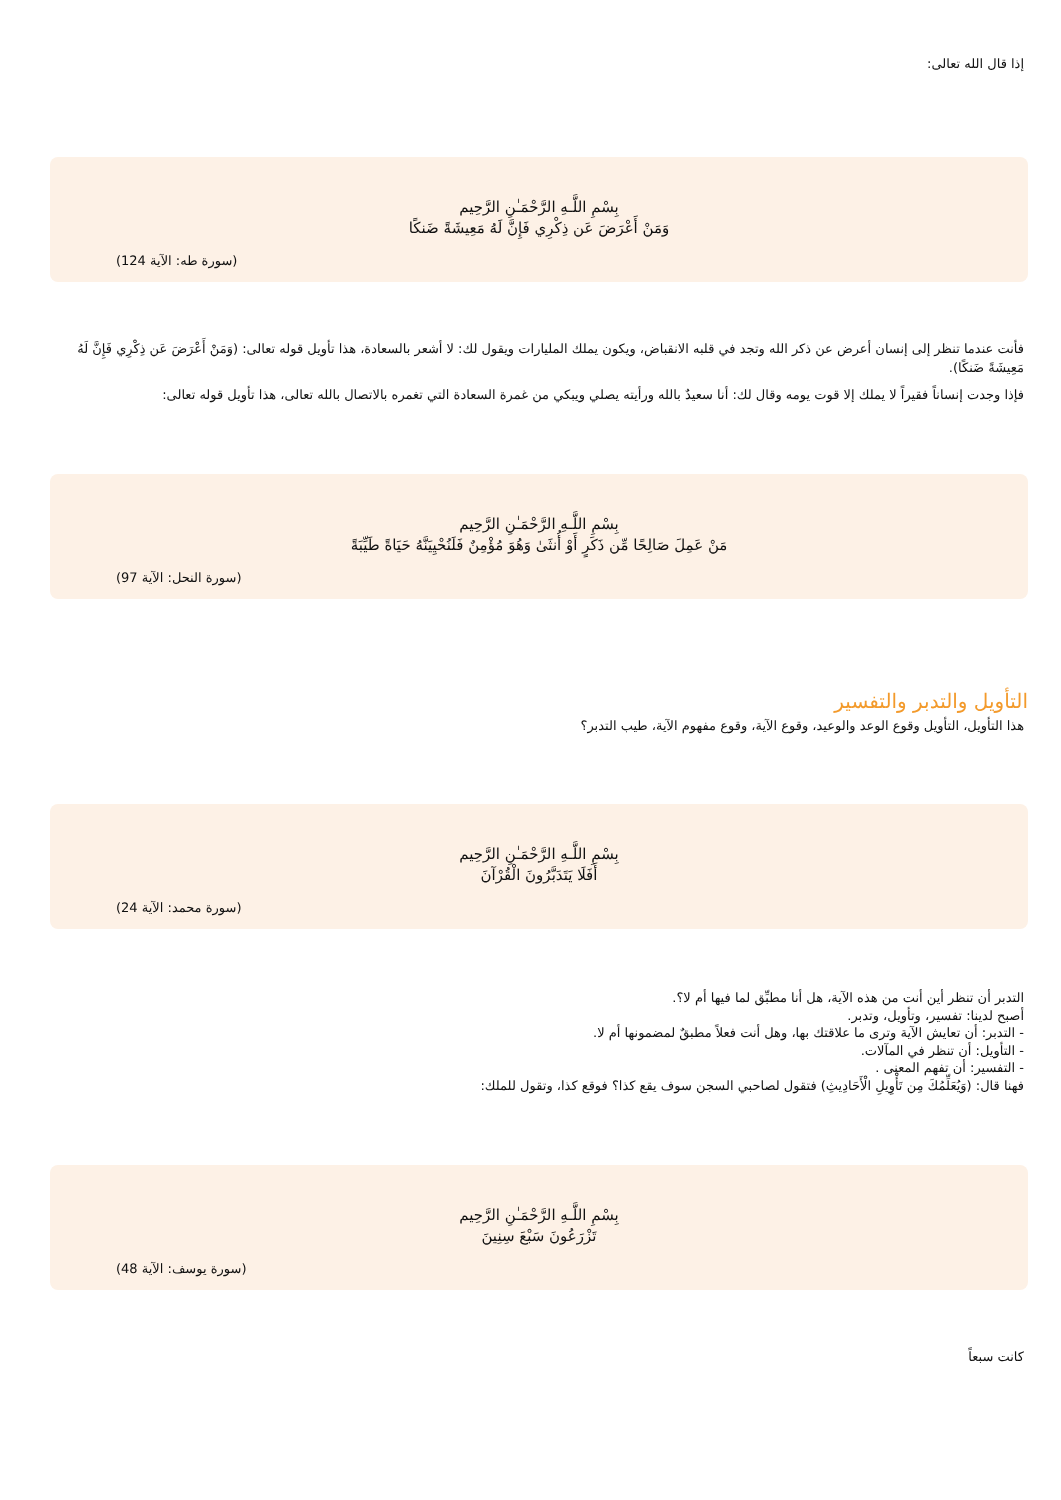إذا قال الله تعالى:
بِسْمِ اللَّـهِ الرَّحْمَـٰنِ الرَّحِيم
وَمَنْ أَعْرَضَ عَن ذِكْرِي فَإِنَّ لَهُ مَعِيشَةً ضَنكًا
(سورة طه: الآية 124)
فأنت عندما تنظر إلى إنسان أعرض عن ذكر الله وتجد في قلبه الانقباض، ويكون يملك المليارات ويقول لك: لا أشعر بالسعادة، هذا تأويل قوله تعالى: (وَمَنْ أَعْرَضَ عَن ذِكْرِي فَإِنَّ لَهُ مَعِيشَةً ضَنكًا).
فإذا وجدت إنساناً فقيراً لا يملك إلا قوت يومه وقال لك: أنا سعيدٌ بالله ورأيته يصلي ويبكي من غمرة السعادة التي تغمره بالاتصال بالله تعالى، هذا تأويل قوله تعالى:
بِسْمِ اللَّـهِ الرَّحْمَـٰنِ الرَّحِيم
مَنْ عَمِلَ صَالِحًا مِّن ذَكَرٍ أَوْ أُنثَىٰ وَهُوَ مُؤْمِنٌ فَلَنُحْيِيَنَّهُ حَيَاةً طَيِّبَةً
(سورة النحل: الآية 97)
التأويل والتدبر والتفسير
هذا التأويل، التأويل وقوع الوعد والوعيد، وقوع الآية، وقوع مفهوم الآية، طيب التدبر؟
بِسْمِ اللَّـهِ الرَّحْمَـٰنِ الرَّحِيم
أَفَلَا يَتَدَبَّرُونَ الْقُرْآنَ
(سورة محمد: الآية 24)
التدبر أن تنظر أين أنت من هذه الآية، هل أنا مطبِّق لما فيها أم لا؟.
أصبح لدينا: تفسير، وتأويل، وتدبر.
- التدبر: أن تعايش الآية وترى ما علاقتك بها، وهل أنت فعلاً مطبقٌ لمضمونها أم لا.
- التأويل: أن تنظر في المآلات.
- التفسير: أن تفهم المعنى .
فهنا قال: (وَيُعَلِّمُكَ مِن تَأْوِيلِ الْأَحَادِيثِ) فتقول لصاحبي السجن سوف يقع كذا؟ فوقع كذا، وتقول للملك:
بِسْمِ اللَّـهِ الرَّحْمَـٰنِ الرَّحِيم
تَزْرَعُونَ سَبْعَ سِنِينَ
(سورة يوسف: الآية 48)
كانت سبعاً